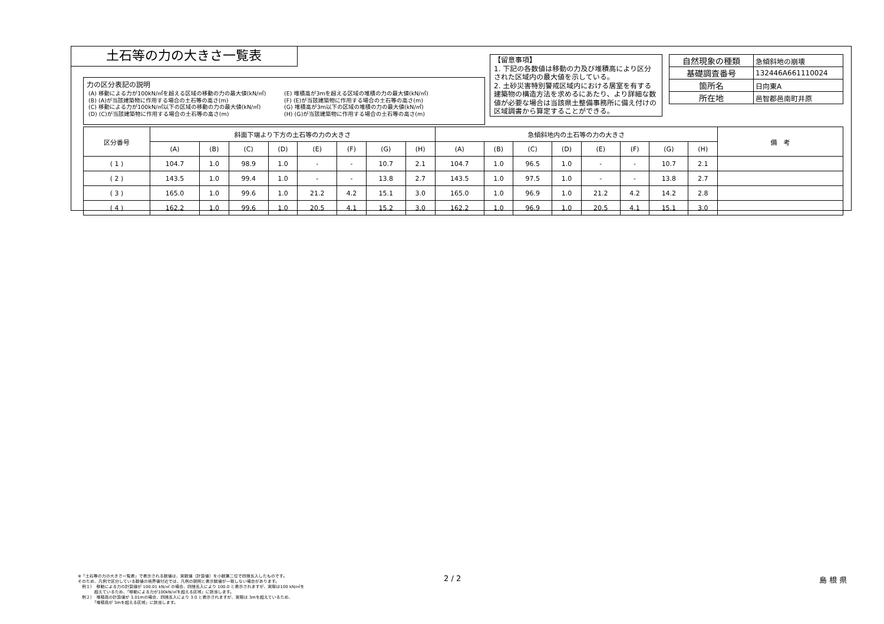土石等の力の大きさ一覧表
力の区分表記の説明
(A) 移動による力が100kN/㎡を超える区域の移動の力の最大値(kN/㎡)
(B) (A)が当該建築物に作用する場合の土石等の高さ(m)
(C) 移動による力が100kN/㎡以下の区域の移動の力の最大値(kN/㎡)
(D) (C)が当該建築物に作用する場合の土石等の高さ(m)
(E) 堆積高が3mを超える区域の堆積の力の最大値(kN/㎡)
(F) (E)が当該建築物に作用する場合の土石等の高さ(m)
(G) 堆積高が3m以下の区域の堆積の力の最大値(kN/㎡)
(H) (G)が当該建築物に作用する場合の土石等の高さ(m)
【留意事項】
1. 下記の各数値は移動の力及び堆積高により区分された区域内の最大値を示している。
2. 土砂災害特別警戒区域内における居室を有する建築物の構造方法を求めるにあたり、より詳細な数値が必要な場合は当該県土整備事務所に備え付けの区域調書から算定することができる。
| 自然現象の種類 | 急傾斜地の崩壊 |
| 基礎調査番号 | 132446A661110024 |
| 箇所名 | 日向東A |
| 所在地 | 邑智郡邑南町井原 |
| 区分番号 | 斜面下端より下方の土石等の力の大きさ | | | | | | | | 急傾斜地内の土石等の力の大きさ | | | | | | | | 備 考 |
| --- | --- | --- | --- | --- | --- | --- | --- | --- | --- | --- | --- | --- | --- | --- | --- | --- | --- |
| | (A) | (B) | (C) | (D) | (E) | (F) | (G) | (H) | (A) | (B) | (C) | (D) | (E) | (F) | (G) | (H) | |
| ( 1 ) | 104.7 | 1.0 | 98.9 | 1.0 | - | - | 10.7 | 2.1 | 104.7 | 1.0 | 96.5 | 1.0 | - | - | 10.7 | 2.1 | |
| ( 2 ) | 143.5 | 1.0 | 99.4 | 1.0 | - | - | 13.8 | 2.7 | 143.5 | 1.0 | 97.5 | 1.0 | - | - | 13.8 | 2.7 | |
| ( 3 ) | 165.0 | 1.0 | 99.6 | 1.0 | 21.2 | 4.2 | 15.1 | 3.0 | 165.0 | 1.0 | 96.9 | 1.0 | 21.2 | 4.2 | 14.2 | 2.8 | |
| ( 4 ) | 162.2 | 1.0 | 99.6 | 1.0 | 20.5 | 4.1 | 15.2 | 3.0 | 162.2 | 1.0 | 96.9 | 1.0 | 20.5 | 4.1 | 15.1 | 3.0 | |
※「土石等の力の大きさ一覧表」で表示される数値は、実数値（計算値）を小数第二位で四捨五入したものです。
そのため、凡例で区分している数値の境界値付近では、凡例の説明と表示数値が一致しない場合があります。
　例１）　移動による力の計算値が 100.01 kN/㎡ の場合、四捨五入により 100.0 と表示されますが、実際は100 kN/㎡を
　　　　超えているため、「移動による力が100kN/㎡を超える区域」に該当します。
　例２）　堆積高の計算値が 3.01mの場合、四捨五入により 3.0 と表示されますが、実際は 3mを超えているため、
　　　　「堆積高が 3mを超える区域」に該当します。
2 / 2 島 根 県